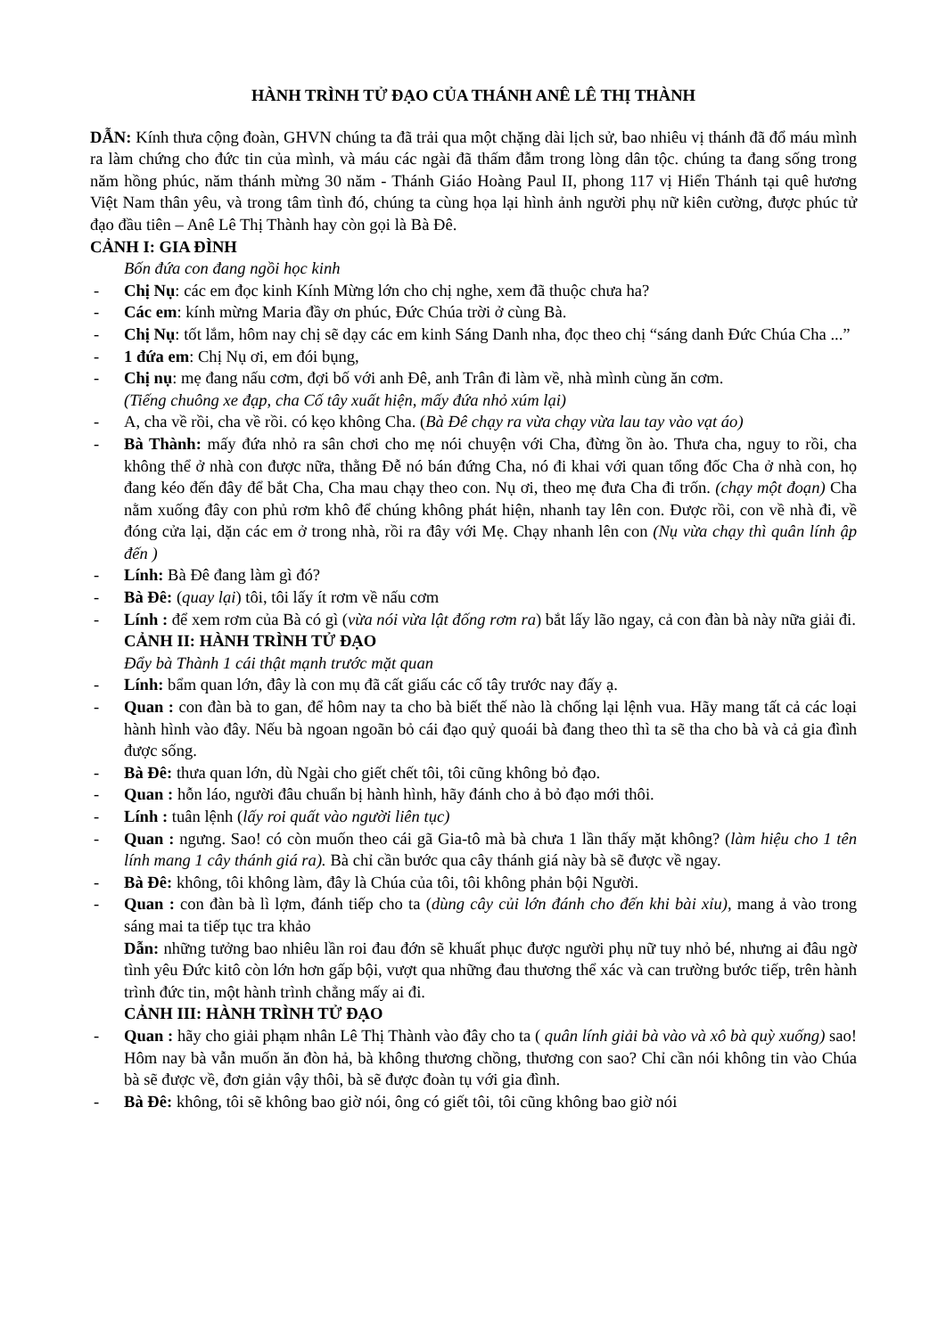HÀNH TRÌNH TỬ ĐẠO CỦA THÁNH ANÊ LÊ THỊ THÀNH
DẪN: Kính thưa cộng đoàn, GHVN chúng ta đã trải qua một chặng dài lịch sử, bao nhiêu vị thánh đã đổ máu mình ra làm chứng cho đức tin của mình, và máu các ngài đã thấm đẫm trong lòng dân tộc. chúng ta đang sống trong năm hồng phúc, năm thánh mừng 30 năm - Thánh Giáo Hoàng Paul II, phong 117 vị Hiển Thánh tại quê hương Việt Nam thân yêu, và trong tâm tình đó, chúng ta cùng họa lại hình ảnh người phụ nữ kiên cường, được phúc tử đạo đầu tiên – Anê Lê Thị Thành hay còn gọi là Bà Đê.
CẢNH I: GIA ĐÌNH
Bốn đứa con đang ngồi học kinh
- Chị Nụ: các em đọc kinh Kính Mừng lớn cho chị nghe, xem đã thuộc chưa ha?
- Các em: kính mừng Maria đầy ơn phúc, Đức Chúa trời ở cùng Bà.
- Chị Nụ: tốt lắm, hôm nay chị sẽ dạy các em kinh Sáng Danh nha, đọc theo chị “sáng danh Đức Chúa Cha ...”
- 1 đứa em: Chị Nụ ơi, em đói bụng,
- Chị nụ: mẹ đang nấu cơm, đợi bố với anh Đê, anh Trân đi làm về, nhà mình cùng ăn cơm.
(Tiếng chuông xe đạp, cha Cố tây xuất hiện, mấy đứa nhỏ xúm lại)
- A, cha về rồi, cha về rồi. có kẹo không Cha. (Bà Đê chạy ra vừa chạy vừa lau tay vào vạt áo)
- Bà Thành: mấy đứa nhỏ ra sân chơi cho mẹ nói chuyện với Cha, đừng ồn ào. Thưa cha, nguy to rồi, cha không thể ở nhà con được nữa, thằng Đễ nó bán đứng Cha, nó đi khai với quan tổng đốc Cha ở nhà con, họ đang kéo đến đây để bắt Cha, Cha mau chạy theo con. Nụ ơi, theo mẹ đưa Cha đi trốn. (chạy một đoạn) Cha nằm xuống đây con phủ rơm khô để chúng không phát hiện, nhanh tay lên con. Được rồi, con về nhà đi, về đóng cửa lại, dặn các em ở trong nhà, rồi ra đây với Mẹ. Chạy nhanh lên con (Nụ vừa chạy thì quân lính ập đến )
- Lính: Bà Đê đang làm gì đó?
- Bà Đê: (quay lại) tôi, tôi lấy ít rơm về nấu cơm
- Lính : để xem rơm của Bà có gì (vừa nói vừa lật đống rơm ra) bắt lấy lão ngay, cả con đàn bà này nữa giải đi.
CẢNH II: HÀNH TRÌNH TỬ ĐẠO
Đẩy bà Thành 1 cái thật mạnh trước mặt quan
- Lính: bẩm quan lớn, đây là con mụ đã cất giấu các cố tây trước nay đấy ạ.
- Quan : con đàn bà to gan, để hôm nay ta cho bà biết thế nào là chống lại lệnh vua. Hãy mang tất cả các loại hành hình vào đây. Nếu bà ngoan ngoãn bỏ cái đạo quỷ quoái bà đang theo thì ta sẽ tha cho bà và cả gia đình được sống.
- Bà Đê: thưa quan lớn, dù Ngài cho giết chết tôi, tôi cũng không bỏ đạo.
- Quan : hỗn láo, người đâu chuẩn bị hành hình, hãy đánh cho ả bỏ đạo mới thôi.
- Lính : tuân lệnh (lấy roi quất vào người liên tục)
- Quan : ngưng. Sao! có còn muốn theo cái gã Gia-tô mà bà chưa 1 lần thấy mặt không? (làm hiệu cho 1 tên lính mang 1 cây thánh giá ra). Bà chỉ cần bước qua cây thánh giá này bà sẽ được về ngay.
- Bà Đê: không, tôi không làm, đây là Chúa của tôi, tôi không phản bội Người.
- Quan : con đàn bà lì lợm, đánh tiếp cho ta (dùng cây củi lớn đánh cho đến khi bài xỉu), mang ả vào trong sáng mai ta tiếp tục tra khảo
Dẫn: những tưởng bao nhiêu lần roi đau đớn sẽ khuất phục được người phụ nữ tuy nhỏ bé, nhưng ai đâu ngờ tình yêu Đức kitô còn lớn hơn gấp bội, vượt qua những đau thương thể xác và can trường bước tiếp, trên hành trình đức tin, một hành trình chẳng mấy ai đi.
CẢNH III: HÀNH TRÌNH TỬ ĐẠO
- Quan : hãy cho giải phạm nhân Lê Thị Thành vào đây cho ta ( quân lính giải bà vào và xô bà quỳ xuống) sao! Hôm nay bà vẫn muốn ăn đòn hả, bà không thương chồng, thương con sao? Chỉ cần nói không tin vào Chúa bà sẽ được về, đơn giản vậy thôi, bà sẽ được đoàn tụ với gia đình.
- Bà Đê: không, tôi sẽ không bao giờ nói, ông có giết tôi, tôi cũng không bao giờ nói